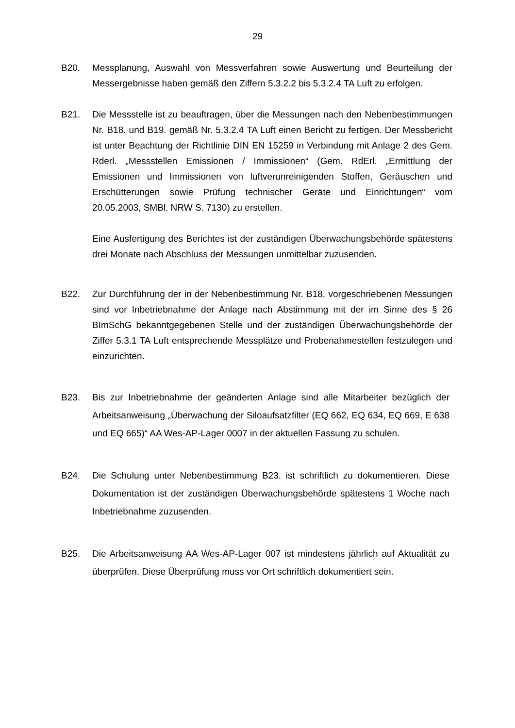29
B20. Messplanung, Auswahl von Messverfahren sowie Auswertung und Beurteilung der Messergebnisse haben gemäß den Ziffern 5.3.2.2 bis 5.3.2.4 TA Luft zu erfolgen.
B21. Die Messstelle ist zu beauftragen, über die Messungen nach den Nebenbestimmungen Nr. B18. und B19. gemäß Nr. 5.3.2.4 TA Luft einen Bericht zu fertigen. Der Messbericht ist unter Beachtung der Richtlinie DIN EN 15259 in Verbindung mit Anlage 2 des Gem. Rderl. „Messstellen Emissionen / Immissionen“ (Gem. RdErl. „Ermittlung der Emissionen und Immissionen von luftverunreinigenden Stoffen, Geräuschen und Erschütterungen sowie Prüfung technischer Geräte und Einrichtungen“ vom 20.05.2003, SMBl. NRW S. 7130) zu erstellen.
Eine Ausfertigung des Berichtes ist der zuständigen Überwachungsbehörde spätestens drei Monate nach Abschluss der Messungen unmittelbar zuzusenden.
B22. Zur Durchführung der in der Nebenbestimmung Nr. B18. vorgeschriebenen Messungen sind vor Inbetriebnahme der Anlage nach Abstimmung mit der im Sinne des § 26 BImSchG bekanntgegebenen Stelle und der zuständigen Überwachungsbehörde der Ziffer 5.3.1 TA Luft entsprechende Messplätze und Probenahmestellen festzulegen und einzurichten.
B23. Bis zur Inbetriebnahme der geänderten Anlage sind alle Mitarbeiter bezüglich der Arbeitsanweisung „Überwachung der Siloaufsatzfilter (EQ 662, EQ 634, EQ 669, E 638 und EQ 665)“ AA Wes-AP-Lager 0007 in der aktuellen Fassung zu schulen.
B24. Die Schulung unter Nebenbestimmung B23. ist schriftlich zu dokumentieren. Diese Dokumentation ist der zuständigen Überwachungsbehörde spätestens 1 Woche nach Inbetriebnahme zuzusenden.
B25. Die Arbeitsanweisung AA Wes-AP-Lager 007 ist mindestens jährlich auf Aktualität zu überprüfen. Diese Überprüfung muss vor Ort schriftlich dokumentiert sein.